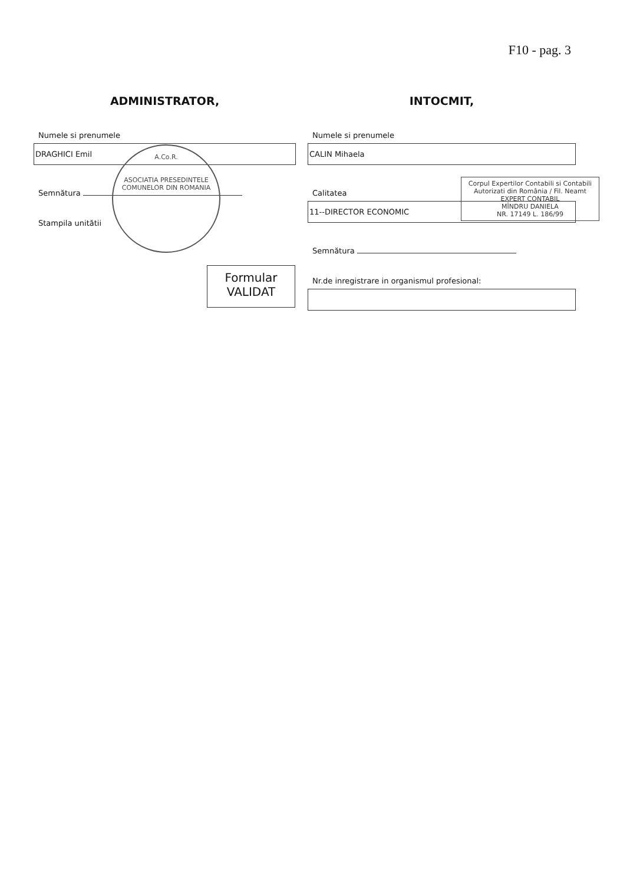F10 - pag. 3
ADMINISTRATOR,
Numele si prenumele
DRAGHICI Emil
Semnătura
Stampila unitătii
A.Co.R.
ASOCIATIA PRESEDINTELE COMUNELOR DIN ROMANIA
Formular
VALIDAT
INTOCMIT,
Numele si prenumele
CALIN Mihaela
Calitatea
11--DIRECTOR ECONOMIC
Semnătura
Nr.de inregistrare in organismul profesional:
Corpul Expertilor Contabili si Contabili Autorizati din România / Fil. Neamt
EXPERT CONTABIL
MÎNDRU DANIELA
NR. 17149 L. 186/99